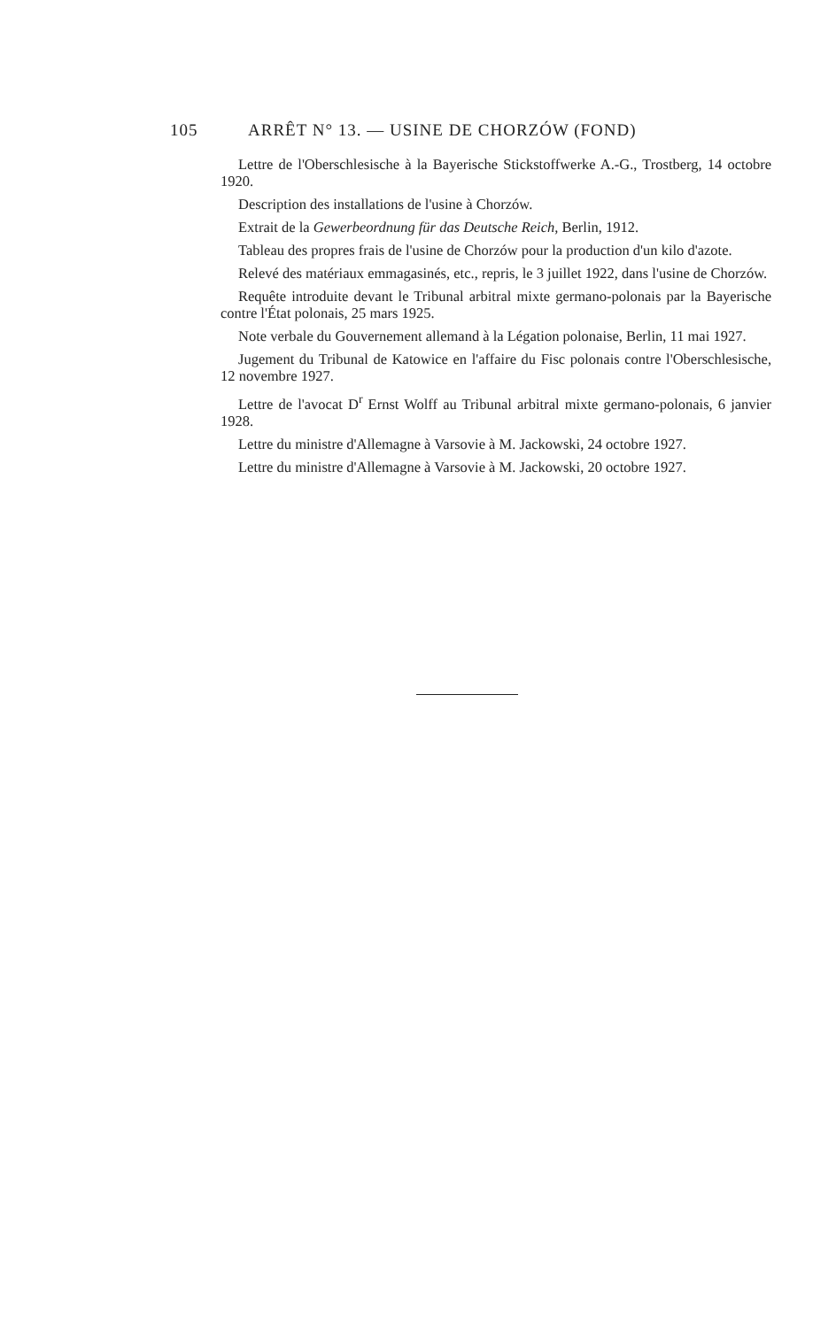105 ARRÊT N° 13. — USINE DE CHORZÓW (FOND)
Lettre de l'Oberschlesische à la Bayerische Stickstoffwerke A.-G., Trostberg, 14 octobre 1920.
Description des installations de l'usine à Chorzów.
Extrait de la Gewerbeordnung für das Deutsche Reich, Berlin, 1912.
Tableau des propres frais de l'usine de Chorzów pour la production d'un kilo d'azote.
Relevé des matériaux emmagasinés, etc., repris, le 3 juillet 1922, dans l'usine de Chorzów.
Requête introduite devant le Tribunal arbitral mixte germano-polonais par la Bayerische contre l'État polonais, 25 mars 1925.
Note verbale du Gouvernement allemand à la Légation polonaise, Berlin, 11 mai 1927.
Jugement du Tribunal de Katowice en l'affaire du Fisc polonais contre l'Oberschlesische, 12 novembre 1927.
Lettre de l'avocat D<sup>r</sup> Ernst Wolff au Tribunal arbitral mixte germano-polonais, 6 janvier 1928.
Lettre du ministre d'Allemagne à Varsovie à M. Jackowski, 24 octobre 1927.
Lettre du ministre d'Allemagne à Varsovie à M. Jackowski, 20 octobre 1927.